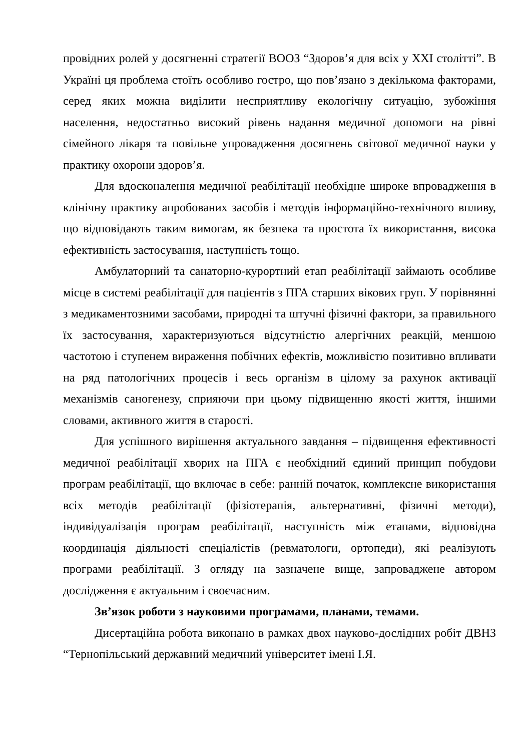провідних ролей у досягненні стратегії ВООЗ “Здоров’я для всіх у ХХІ столітті”. В Україні ця проблема стоїть особливо гостро, що пов’язано з декількома факторами, серед яких можна виділити несприятливу екологічну ситуацію, зубожіння населення, недостатньо високий рівень надання медичної допомоги на рівні сімейного лікаря та повільне упровадження досягнень світової медичної науки у практику охорони здоров’я.
Для вдосконалення медичної реабілітації необхідне широке впровадження в клінічну практику апробованих засобів і методів інформаційно-технічного впливу, що відповідають таким вимогам, як безпека та простота їх використання, висока ефективність застосування, наступність тощо.
Амбулаторний та санаторно-курортний етап реабілітації займають особливе місце в системі реабілітації для пацієнтів з ПГА старших вікових груп. У порівнянні з медикаментозними засобами, природні та штучні фізичні фактори, за правильного їх застосування, характеризуються відсутністю алергічних реакцій, меншою частотою і ступенем вираження побічних ефектів, можливістю позитивно впливати на ряд патологічних процесів і весь організм в цілому за рахунок активації механізмів саногенезу, сприяючи при цьому підвищенню якості життя, іншими словами, активного життя в старості.
Для успішного вирішення актуального завдання – підвищення ефективності медичної реабілітації хворих на ПГА є необхідний єдиний принцип побудови програм реабілітації, що включає в себе: ранній початок, комплексне використання всіх методів реабілітації (фізіотерапія, альтернативні, фізичні методи), індивідуалізація програм реабілітації, наступність між етапами, відповідна координація діяльності спеціалістів (ревматологи, ортопеди), які реалізують програми реабілітації. З огляду на зазначене вище, запроваджене автором дослідження є актуальним і своєчасним.
Зв’язок роботи з науковими програмами, планами, темами.
Дисертаційна робота виконано в рамках двох науково-дослідних робіт ДВНЗ “Тернопільський державний медичний університет імені І.Я.